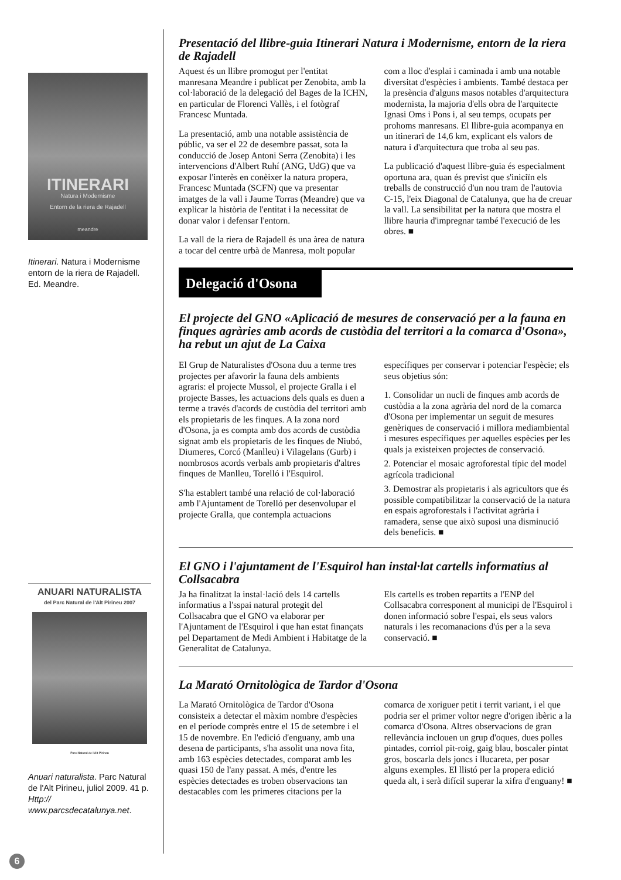ITINERARI
Natura i Modernisme
Entorn de la riera de Rajadell
meandre
Itinerari. Natura i Modernisme entorn de la riera de Rajadell. Ed. Meandre.
ANUARI NATURALISTA
del Parc Natural de l'Alt Pirineu 2007
Parc Natural de l'Alt Pirineu
Anuari naturalista. Parc Natural de l'Alt Pirineu, juliol 2009. 41 p. Http:// www.parcsdecatalunya.net.
Presentació del llibre-guia Itinerari Natura i Modernisme, entorn de la riera de Rajadell
Aquest és un llibre promogut per l'entitat manresana Meandre i publicat per Zenobita, amb la col·laboració de la delegació del Bages de la ICHN, en particular de Florenci Vallès, i el fotògraf Francesc Muntada.
La presentació, amb una notable assistència de públic, va ser el 22 de desembre passat, sota la conducció de Josep Antoni Serra (Zenobita) i les intervencions d'Albert Ruhí (ANG, UdG) que va exposar l'interès en conèixer la natura propera, Francesc Muntada (SCFN) que va presentar imatges de la vall i Jaume Torras (Meandre) que va explicar la història de l'entitat i la necessitat de donar valor i defensar l'entorn.
La vall de la riera de Rajadell és una àrea de natura a tocar del centre urbà de Manresa, molt popular com a lloc d'esplai i caminada i amb una notable diversitat d'espècies i ambients. També destaca per la presència d'alguns masos notables d'arquitectura modernista, la majoria d'ells obra de l'arquitecte Ignasi Oms i Pons i, al seu temps, ocupats per prohoms manresans. El llibre-guia acompanya en un itinerari de 14,6 km, explicant els valors de natura i d'arquitectura que troba al seu pas.
La publicació d'aquest llibre-guia és especialment oportuna ara, quan és previst que s'iniciïn els treballs de construcció d'un nou tram de l'autovia C-15, l'eix Diagonal de Catalunya, que ha de creuar la vall. La sensibilitat per la natura que mostra el llibre hauria d'impregnar també l'execució de les obres. ■
Delegació d'Osona
El projecte del GNO «Aplicació de mesures de conservació per a la fauna en finques agràries amb acords de custòdia del territori a la comarca d'Osona», ha rebut un ajut de La Caixa
El Grup de Naturalistes d'Osona duu a terme tres projectes per afavorir la fauna dels ambients agraris: el projecte Mussol, el projecte Gralla i el projecte Basses, les actuacions dels quals es duen a terme a través d'acords de custòdia del territori amb els propietaris de les finques. A la zona nord d'Osona, ja es compta amb dos acords de custòdia signat amb els propietaris de les finques de Niubó, Diumeres, Corcó (Manlleu) i Vilagelans (Gurb) i nombrosos acords verbals amb propietaris d'altres finques de Manlleu, Torelló i l'Esquirol.
S'ha establert també una relació de col·laboració amb l'Ajuntament de Torelló per desenvolupar el projecte Gralla, que contempla actuacions específiques per conservar i potenciar l'espècie; els seus objetius són:
1. Consolidar un nucli de finques amb acords de custòdia a la zona agrària del nord de la comarca d'Osona per implementar un seguit de mesures genèriques de conservació i millora mediambiental i mesures específiques per aquelles espècies per les quals ja existeixen projectes de conservació.
2. Potenciar el mosaic agroforestal típic del model agrícola tradicional
3. Demostrar als propietaris i als agricultors que és possible compatibilitzar la conservació de la natura en espais agroforestals i l'activitat agrària i ramadera, sense que això suposi una disminució dels beneficis. ■
El GNO i l'ajuntament de l'Esquirol han instal·lat cartells informatius al Collsacabra
Ja ha finalitzat la instal·lació dels 14 cartells informatius a l'sspai natural protegit del Collsacabra que el GNO va elaborar per l'Ajuntament de l'Esquirol i que han estat finançats pel Departament de Medi Ambient i Habitatge de la Generalitat de Catalunya.
Els cartells es troben repartits a l'ENP del Collsacabra corresponent al municipi de l'Esquirol i donen informació sobre l'espai, els seus valors naturals i les recomanacions d'ús per a la seva conservació. ■
La Marató Ornitològica de Tardor d'Osona
La Marató Ornitològica de Tardor d'Osona consisteix a detectar el màxim nombre d'espècies en el període comprès entre el 15 de setembre i el 15 de novembre. En l'edició d'enguany, amb una desena de participants, s'ha assolit una nova fita, amb 163 espècies detectades, comparat amb les quasi 150 de l'any passat. A més, d'entre les espècies detectades es troben observacions tan destacables com les primeres citacions per la comarca de xoriguer petit i territ variant, i el que podria ser el primer voltor negre d'origen ibèric a la comarca d'Osona. Altres observacions de gran rellevància inclouen un grup d'oques, dues polles pintades, corriol pit-roig, gaig blau, boscaler pintat gros, boscarla dels joncs i llucareta, per posar alguns exemples. El llistó per la propera edició queda alt, i serà difícil superar la xifra d'enguany! ■
6